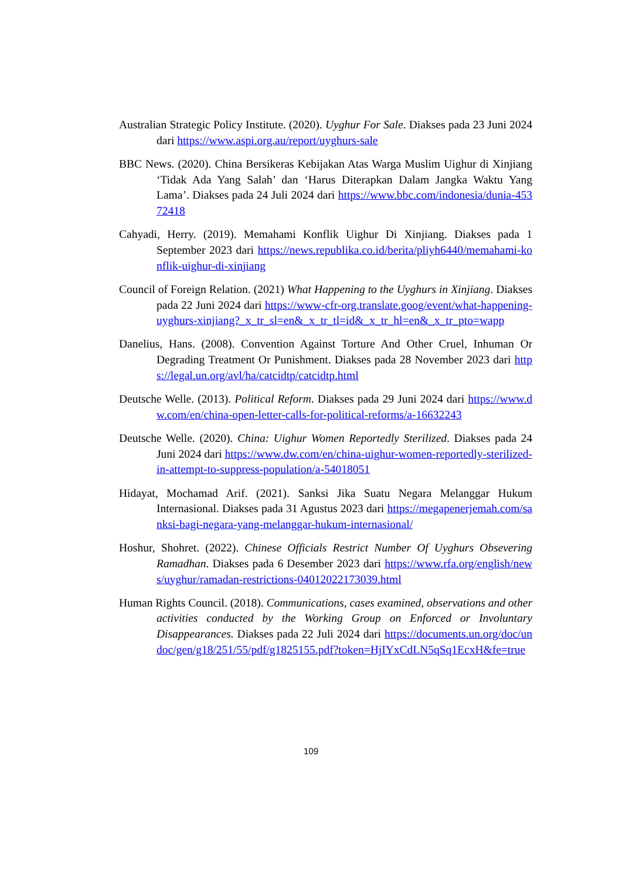Australian Strategic Policy Institute. (2020). Uyghur For Sale. Diakses pada 23 Juni 2024 dari https://www.aspi.org.au/report/uyghurs-sale
BBC News. (2020). China Bersikeras Kebijakan Atas Warga Muslim Uighur di Xinjiang ‘Tidak Ada Yang Salah’ dan ‘Harus Diterapkan Dalam Jangka Waktu Yang Lama’. Diakses pada 24 Juli 2024 dari https://www.bbc.com/indonesia/dunia-45372418
Cahyadi, Herry. (2019). Memahami Konflik Uighur Di Xinjiang. Diakses pada 1 September 2023 dari https://news.republika.co.id/berita/pliyh6440/memahami-konflik-uighur-di-xinjiang
Council of Foreign Relation. (2021) What Happening to the Uyghurs in Xinjiang. Diakses pada 22 Juni 2024 dari https://www-cfr-org.translate.goog/event/what-happening-uyghurs-xinjiang?_x_tr_sl=en&_x_tr_tl=id&_x_tr_hl=en&_x_tr_pto=wapp
Danelius, Hans. (2008). Convention Against Torture And Other Cruel, Inhuman Or Degrading Treatment Or Punishment. Diakses pada 28 November 2023 dari https://legal.un.org/avl/ha/catcidtp/catcidtp.html
Deutsche Welle. (2013). Political Reform. Diakses pada 29 Juni 2024 dari https://www.dw.com/en/china-open-letter-calls-for-political-reforms/a-16632243
Deutsche Welle. (2020). China: Uighur Women Reportedly Sterilized. Diakses pada 24 Juni 2024 dari https://www.dw.com/en/china-uighur-women-reportedly-sterilized-in-attempt-to-suppress-population/a-54018051
Hidayat, Mochamad Arif. (2021). Sanksi Jika Suatu Negara Melanggar Hukum Internasional. Diakses pada 31 Agustus 2023 dari https://megapenerjemah.com/sanksi-bagi-negara-yang-melanggar-hukum-internasional/
Hoshur, Shohret. (2022). Chinese Officials Restrict Number Of Uyghurs Obsevering Ramadhan. Diakses pada 6 Desember 2023 dari https://www.rfa.org/english/news/uyghur/ramadan-restrictions-04012022173039.html
Human Rights Council. (2018). Communications, cases examined, observations and other activities conducted by the Working Group on Enforced or Involuntary Disappearances. Diakses pada 22 Juli 2024 dari https://documents.un.org/doc/undoc/gen/g18/251/55/pdf/g1825155.pdf?token=HjIYxCdLN5qSq1EcxH&fe=true
109